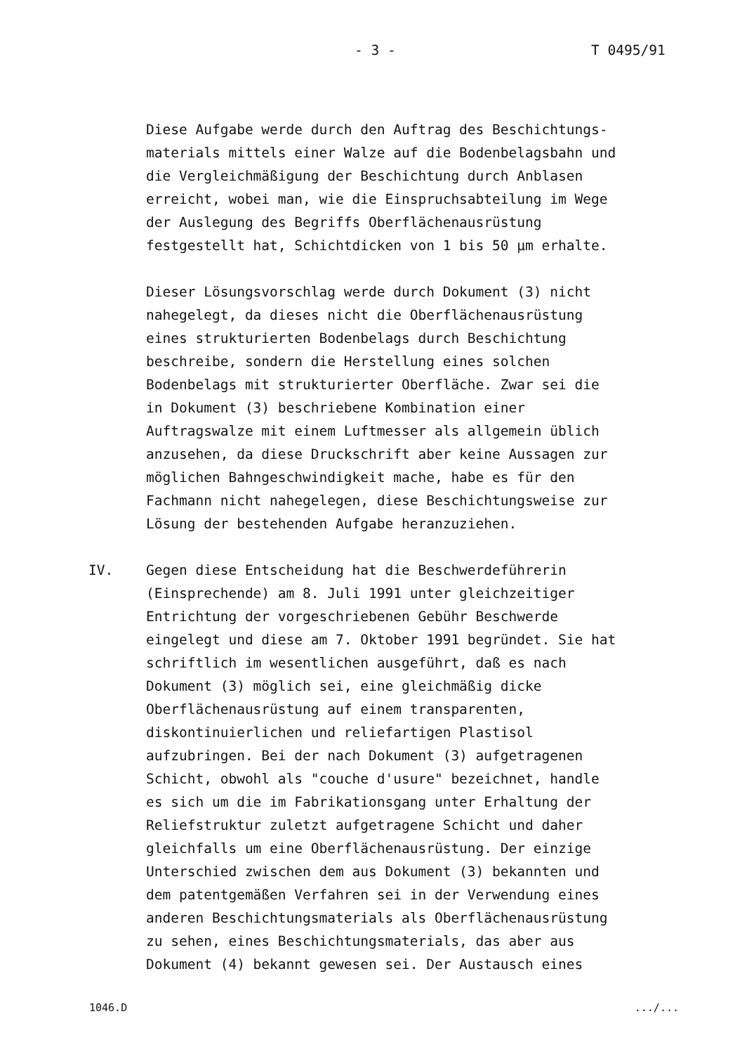- 3 - T 0495/91
Diese Aufgabe werde durch den Auftrag des Beschichtungs-
materials mittels einer Walze auf die Bodenbelagsbahn und
die Vergleichmäßigung der Beschichtung durch Anblasen
erreicht, wobei man, wie die Einspruchsabteilung im Wege
der Auslegung des Begriffs Oberflächenausrüstung
festgestellt hat, Schichtdicken von 1 bis 50 µm erhalte.
Dieser Lösungsvorschlag werde durch Dokument (3) nicht
nahegelegt, da dieses nicht die Oberflächenausrüstung
eines strukturierten Bodenbelags durch Beschichtung
beschreibe, sondern die Herstellung eines solchen
Bodenbelags mit strukturierter Oberfläche. Zwar sei die
in Dokument (3) beschriebene Kombination einer
Auftragswalze mit einem Luftmesser als allgemein üblich
anzusehen, da diese Druckschrift aber keine Aussagen zur
möglichen Bahngeschwindigkeit mache, habe es für den
Fachmann nicht nahegelegen, diese Beschichtungsweise zur
Lösung der bestehenden Aufgabe heranzuziehen.
IV. Gegen diese Entscheidung hat die Beschwerdeführerin
(Einsprechende) am 8. Juli 1991 unter gleichzeitiger
Entrichtung der vorgeschriebenen Gebühr Beschwerde
eingelegt und diese am 7. Oktober 1991 begründet. Sie hat
schriftlich im wesentlichen ausgeführt, daß es nach
Dokument (3) möglich sei, eine gleichmäßig dicke
Oberflächenausrüstung auf einem transparenten,
diskontinuierlichen und reliefartigen Plastisol
aufzubringen. Bei der nach Dokument (3) aufgetragenen
Schicht, obwohl als "couche d'usure" bezeichnet, handle
es sich um die im Fabrikationsgang unter Erhaltung der
Reliefstruktur zuletzt aufgetragene Schicht und daher
gleichfalls um eine Oberflächenausrüstung. Der einzige
Unterschied zwischen dem aus Dokument (3) bekannten und
dem patentgemäßen Verfahren sei in der Verwendung eines
anderen Beschichtungsmaterials als Oberflächenausrüstung
zu sehen, eines Beschichtungsmaterials, das aber aus
Dokument (4) bekannt gewesen sei. Der Austausch eines
1046.D .../...